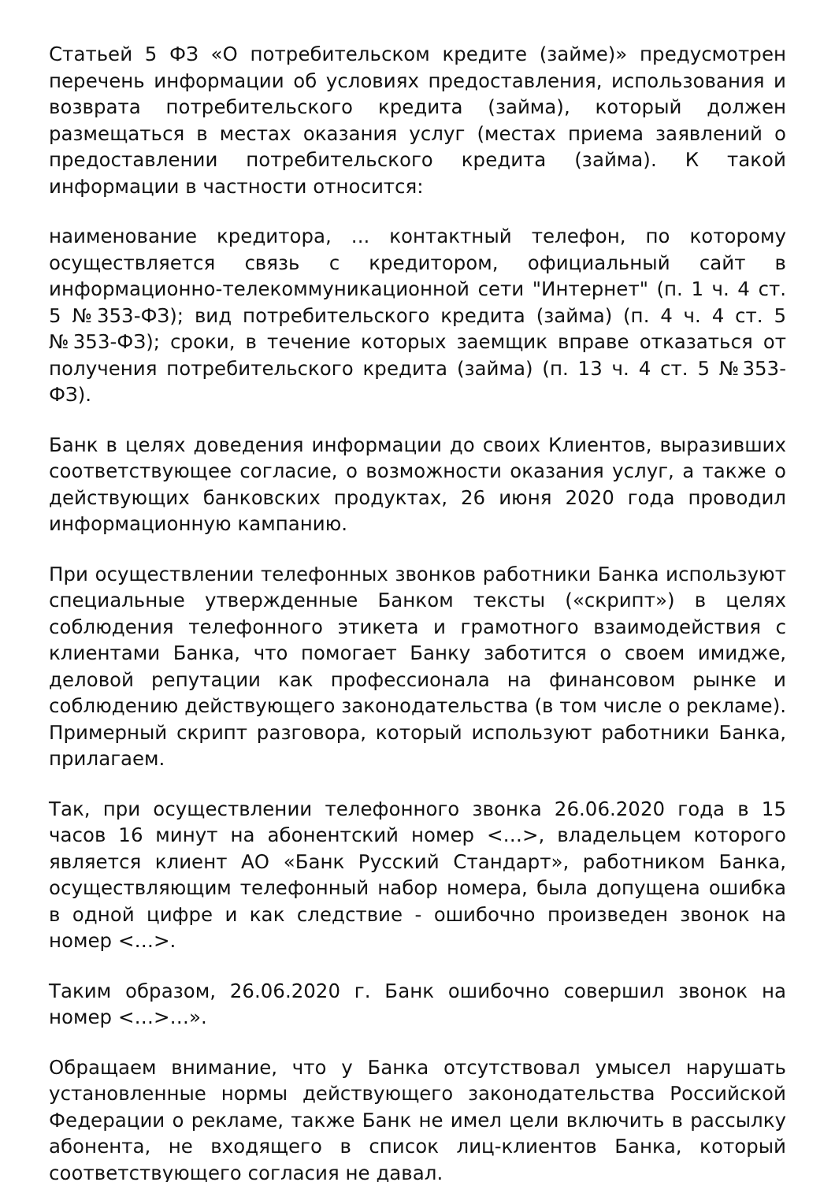Статьей 5 ФЗ «О потребительском кредите (займе)» предусмотрен перечень информации об условиях предоставления, использования и возврата потребительского кредита (займа), который должен размещаться в местах оказания услуг (местах приема заявлений о предоставлении потребительского кредита (займа). К такой информации в частности относится:
наименование кредитора, ... контактный телефон, по которому осуществляется связь с кредитором, официальный сайт в информационно-телекоммуникационной сети "Интернет" (п. 1 ч. 4 ст. 5 №353-ФЗ); вид потребительского кредита (займа) (п. 4 ч. 4 ст. 5 №353-ФЗ); сроки, в течение которых заемщик вправе отказаться от получения потребительского кредита (займа) (п. 13 ч. 4 ст. 5 №353-ФЗ).
Банк в целях доведения информации до своих Клиентов, выразивших соответствующее согласие, о возможности оказания услуг, а также о действующих банковских продуктах, 26 июня 2020 года проводил информационную кампанию.
При осуществлении телефонных звонков работники Банка используют специальные утвержденные Банком тексты («скрипт») в целях соблюдения телефонного этикета и грамотного взаимодействия с клиентами Банка, что помогает Банку заботится о своем имидже, деловой репутации как профессионала на финансовом рынке и соблюдению действующего законодательства (в том числе о рекламе). Примерный скрипт разговора, который используют работники Банка, прилагаем.
Так, при осуществлении телефонного звонка 26.06.2020 года в 15 часов 16 минут на абонентский номер <…>, владельцем которого является клиент АО «Банк Русский Стандарт», работником Банка, осуществляющим телефонный набор номера, была допущена ошибка в одной цифре и как следствие - ошибочно произведен звонок на номер <…>.
Таким образом, 26.06.2020 г. Банк ошибочно совершил звонок на номер <…>…».
Обращаем внимание, что у Банка отсутствовал умысел нарушать установленные нормы действующего законодательства Российской Федерации о рекламе, также Банк не имел цели включить в рассылку абонента, не входящего в список лиц-клиентов Банка, который соответствующего согласия не давал.